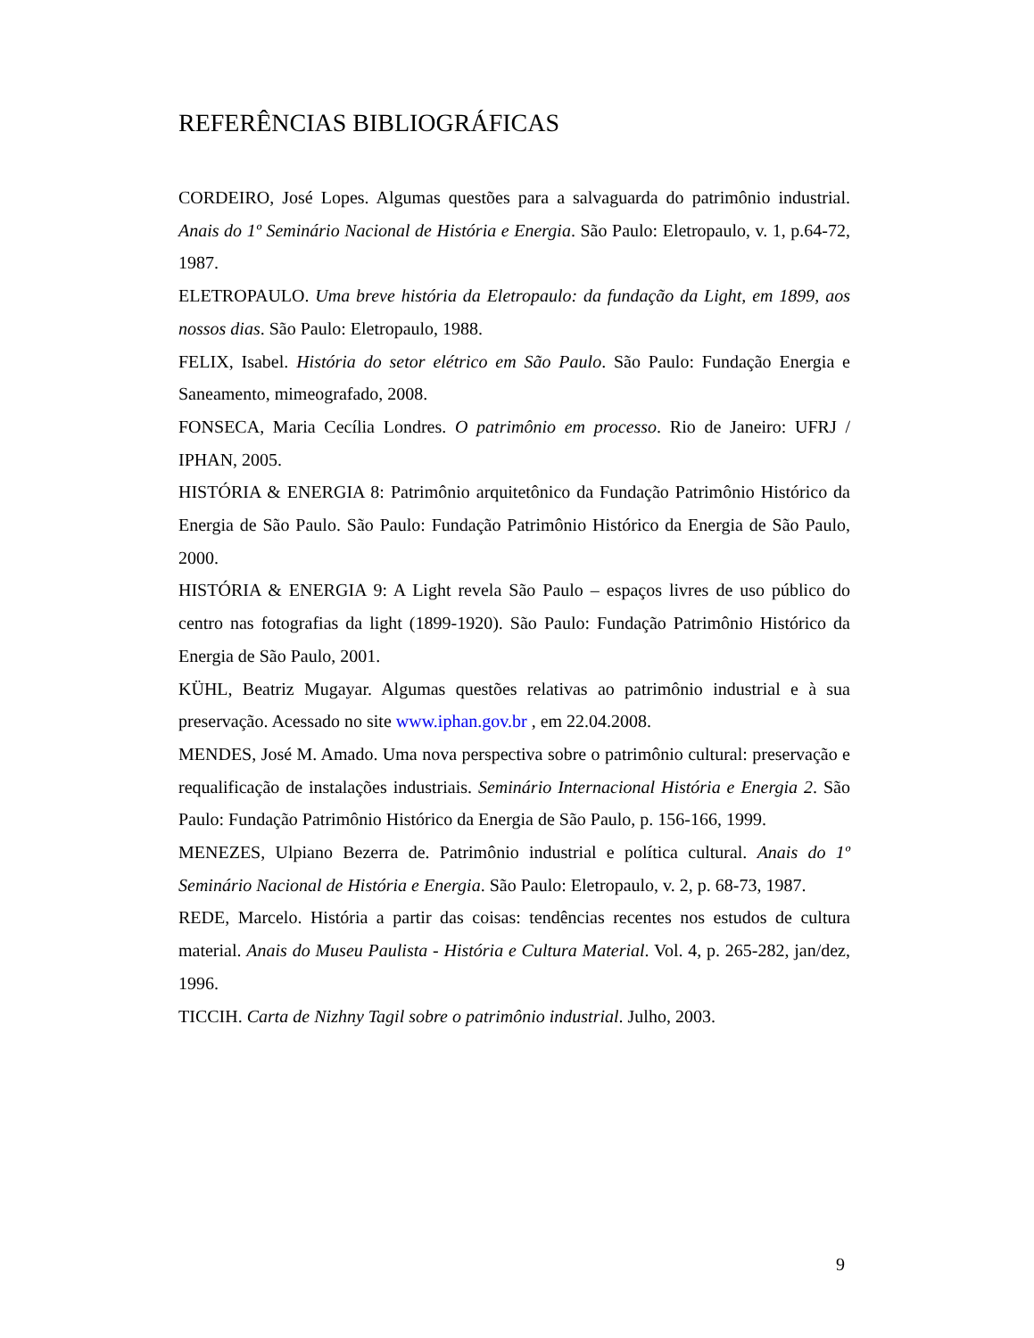REFERÊNCIAS BIBLIOGRÁFICAS
CORDEIRO, José Lopes. Algumas questões para a salvaguarda do patrimônio industrial. Anais do 1º Seminário Nacional de História e Energia. São Paulo: Eletropaulo, v. 1, p.64-72, 1987.
ELETROPAULO. Uma breve história da Eletropaulo: da fundação da Light, em 1899, aos nossos dias. São Paulo: Eletropaulo, 1988.
FELIX, Isabel. História do setor elétrico em São Paulo. São Paulo: Fundação Energia e Saneamento, mimeografado, 2008.
FONSECA, Maria Cecília Londres. O patrimônio em processo. Rio de Janeiro: UFRJ / IPHAN, 2005.
HISTÓRIA & ENERGIA 8: Patrimônio arquitetônico da Fundação Patrimônio Histórico da Energia de São Paulo. São Paulo: Fundação Patrimônio Histórico da Energia de São Paulo, 2000.
HISTÓRIA & ENERGIA 9: A Light revela São Paulo – espaços livres de uso público do centro nas fotografias da light (1899-1920). São Paulo: Fundação Patrimônio Histórico da Energia de São Paulo, 2001.
KÜHL, Beatriz Mugayar. Algumas questões relativas ao patrimônio industrial e à sua preservação. Acessado no site www.iphan.gov.br , em 22.04.2008.
MENDES, José M. Amado. Uma nova perspectiva sobre o patrimônio cultural: preservação e requalificação de instalações industriais. Seminário Internacional História e Energia 2. São Paulo: Fundação Patrimônio Histórico da Energia de São Paulo, p. 156-166, 1999.
MENEZES, Ulpiano Bezerra de. Patrimônio industrial e política cultural. Anais do 1º Seminário Nacional de História e Energia. São Paulo: Eletropaulo, v. 2, p. 68-73, 1987.
REDE, Marcelo. História a partir das coisas: tendências recentes nos estudos de cultura material. Anais do Museu Paulista - História e Cultura Material. Vol. 4, p. 265-282, jan/dez, 1996.
TICCIH. Carta de Nizhny Tagil sobre o patrimônio industrial. Julho, 2003.
9